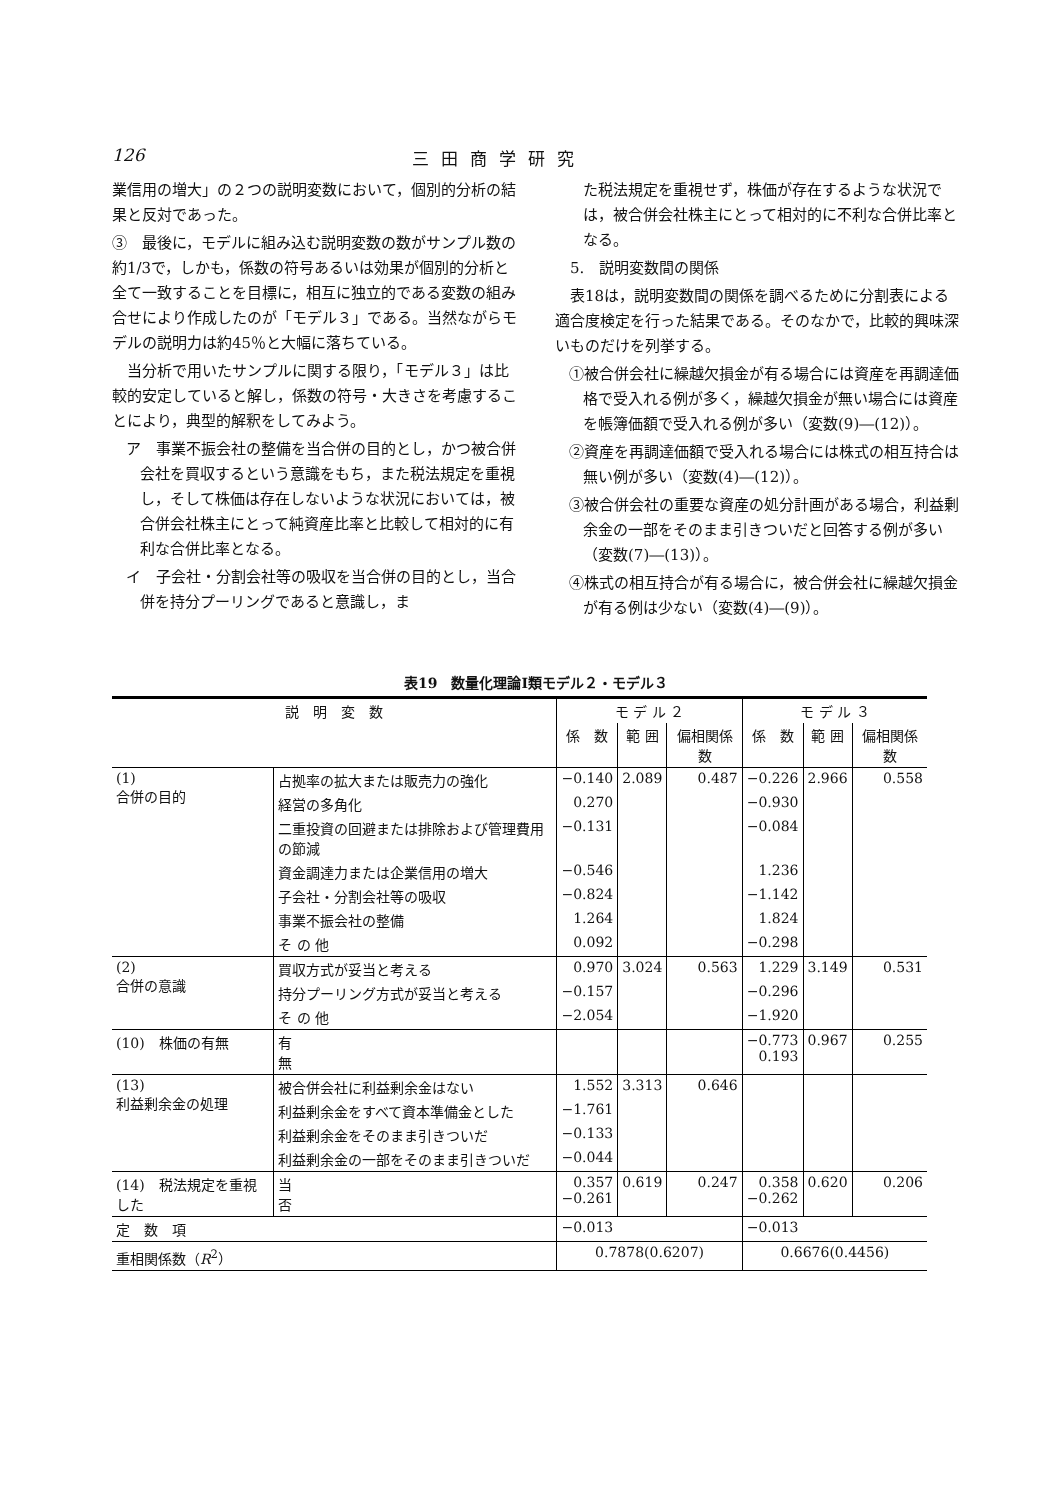126 三田商学研究
業信用の増大」の２つの説明変数において，個別的分析の結果と反対であった。
③　最後に，モデルに組み込む説明変数の数がサンプル数の約1/3で，しかも，係数の符号あるいは効果が個別的分析と全て一致することを目標に，相互に独立的である変数の組み合せにより作成したのが「モデル３」である。当然ながらモデルの説明力は約45％と大幅に落ちている。
　当分析で用いたサンプルに関する限り，「モデル３」は比較的安定していると解し，係数の符号・大きさを考慮することにより，典型的解釈をしてみよう。
ア　事業不振会社の整備を当合併の目的とし，かつ被合併会社を買収するという意識をもち，また税法規定を重視し，そして株価は存在しないような状況においては，被合併会社株主にとって純資産比率と比較して相対的に有利な合併比率となる。
イ　子会社・分割会社等の吸収を当合併の目的とし，当合併を持分プーリングであると意識し，ま
た税法規定を重視せず，株価が存在するような状況では，被合併会社株主にとって相対的に不利な合併比率となる。
　5.　説明変数間の関係
　表18は，説明変数間の関係を調べるために分割表による適合度検定を行った結果である。そのなかで，比較的興味深いものだけを列挙する。
①被合併会社に繰越欠損金が有る場合には資産を再調達価格で受入れる例が多く，繰越欠損金が無い場合には資産を帳簿価額で受入れる例が多い（変数(9)―(12)）。
②資産を再調達価額で受入れる場合には株式の相互持合は無い例が多い（変数(4)―(12)）。
③被合併会社の重要な資産の処分計画がある場合，利益剰余金の一部をそのまま引きついだと回答する例が多い（変数(7)―(13)）。
④株式の相互持合が有る場合に，被合併会社に繰越欠損金が有る例は少ない（変数(4)―(9)）。
表19　数量化理論Ⅰ類モデル２・モデル３
| 説 明 変 数 | | | モ デ ル ２ | | | モ デ ル ３ | | |
| --- | --- | --- | --- | --- | --- | --- | --- | --- |
| | | | 係 数 | 範 囲 | 偏相関係数 | 係 数 | 範 囲 | 偏相関係数 |
| (1) 合併の目的 | 占拠率の拡大または販売力の強化 | | −0.140 | 2.089 | 0.487 | −0.226 | 2.966 | 0.558 |
| | 経営の多角化 | | 0.270 | | | −0.930 | | |
| | 二重投資の回避または排除および管理費用の節減 | | −0.131 | | | −0.084 | | |
| | 資金調達力または企業信用の増大 | | −0.546 | | | 1.236 | | |
| | 子会社・分割会社等の吸収 | | −0.824 | | | −1.142 | | |
| | 事業不振会社の整備 | | 1.264 | | | 1.824 | | |
| | そ の 他 | | 0.092 | | | −0.298 | | |
| (2) 合併の意識 | 買収方式が妥当と考える | | 0.970 | 3.024 | 0.563 | 1.229 | 3.149 | 0.531 |
| | 持分プーリング方式が妥当と考える | | −0.157 | | | −0.296 | | |
| | そ の 他 | | −2.054 | | | −1.920 | | |
| (10) 株価の有無 | | 有 無 | | | | −0.773 0.193 | 0.967 | 0.255 |
| (13) 利益剰余金の処理 | 被合併会社に利益剰余金はない | | 1.552 | 3.313 | 0.646 | | | |
| | 利益剰余金をすべて資本準備金とした | | −1.761 | | | | | |
| | 利益剰余金をそのまま引きついだ | | −0.133 | | | | | |
| | 利益剰余金の一部をそのまま引きついだ | | −0.044 | | | | | |
| (14) 税法規定を重視した | | 当 否 | 0.357 −0.261 | 0.619 | 0.247 | 0.358 −0.262 | 0.620 | 0.206 |
| 定 数 項 | | | −0.013 | | | −0.013 | | |
| 重相関係数（ R<sup>2</sup>） | | | 0.7878(0.6207) | | | 0.6676(0.4456) | | |